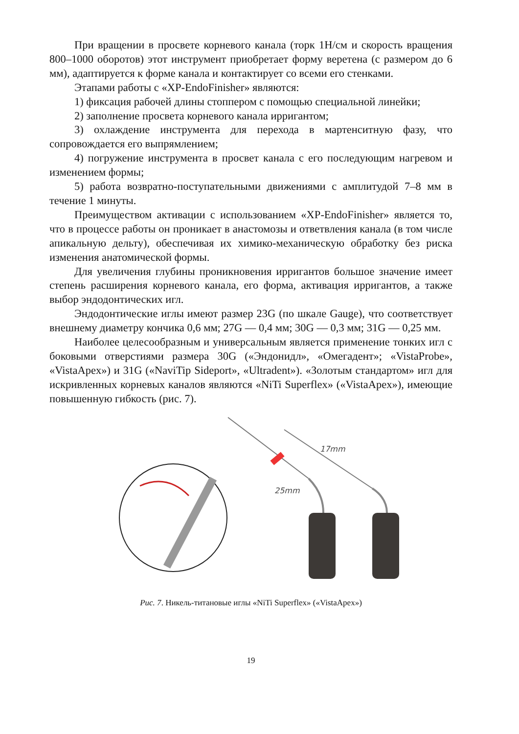При вращении в просвете корневого канала (торк 1Н/см и скорость вращения 800–1000 оборотов) этот инструмент приобретает форму веретена (с размером до 6 мм), адаптируется к форме канала и контактирует со всеми его стенками.
Этапами работы с «XP-EndoFinisher» являются:
1) фиксация рабочей длины стоппером с помощью специальной линейки;
2) заполнение просвета корневого канала ирригантом;
3) охлаждение инструмента для перехода в мартенситную фазу, что сопровождается его выпрямлением;
4) погружение инструмента в просвет канала с его последующим нагревом и изменением формы;
5) работа возвратно-поступательными движениями с амплитудой 7–8 мм в течение 1 минуты.
Преимуществом активации с использованием «XP-EndoFinisher» является то, что в процессе работы он проникает в анастомозы и ответвления канала (в том числе апикальную дельту), обеспечивая их химико-механическую обработку без риска изменения анатомической формы.
Для увеличения глубины проникновения ирригантов большое значение имеет степень расширения корневого канала, его форма, активация ирригантов, а также выбор эндодонтических игл.
Эндодонтические иглы имеют размер 23G (по шкале Gauge), что соответствует внешнему диаметру кончика 0,6 мм; 27G — 0,4 мм; 30G — 0,3 мм; 31G — 0,25 мм.
Наиболее целесообразным и универсальным является применение тонких игл с боковыми отверстиями размера 30G («Эндонидл», «Омегадент»; «VistaProbe», «VistaApex») и 31G («NaviTip Sideport», «Ultradent»). «Золотым стандартом» игл для искривленных корневых каналов являются «NiTi Superflex» («VistaApex»), имеющие повышенную гибкость (рис. 7).
17mm
25mm
Рис. 7. Никель-титановые иглы «NiTi Superflex» («VistaApex»)
19